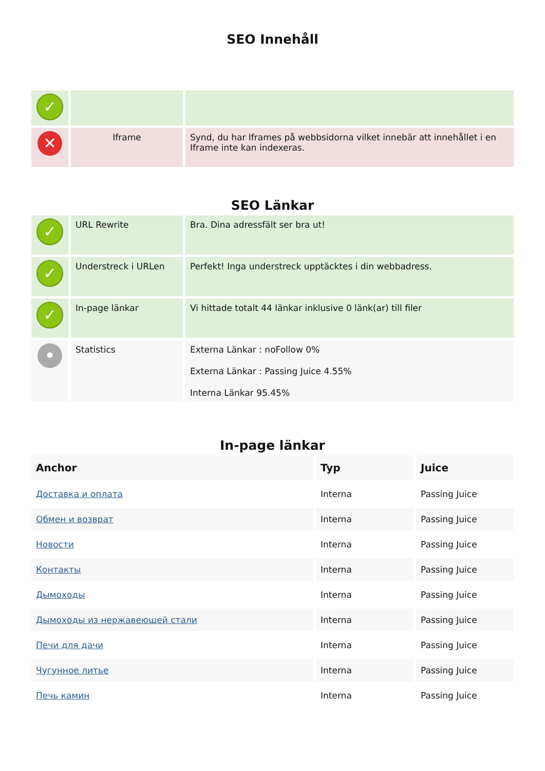SEO Innehåll
| ✓ | | |
| ✕ | Iframe | Synd, du har Iframes på webbsidorna vilket innebär att innehållet i en Iframe inte kan indexeras. |
SEO Länkar
| ✓ | URL Rewrite | Bra. Dina adressfält ser bra ut! |
| ✓ | Understreck i URLen | Perfekt! Inga understreck upptäcktes i din webbadress. |
| ✓ | In-page länkar | Vi hittade totalt 44 länkar inklusive 0 länk(ar) till filer |
| • | Statistics | Externa Länkar : noFollow 0% Externa Länkar : Passing Juice 4.55% Interna Länkar 95.45% |
In-page länkar
| Anchor | Typ | Juice |
| --- | --- | --- |
| Доставка и оплата | Interna | Passing Juice |
| Обмен и возврат | Interna | Passing Juice |
| Новости | Interna | Passing Juice |
| Контакты | Interna | Passing Juice |
| Дымоходы | Interna | Passing Juice |
| Дымоходы из нержавеющей стали | Interna | Passing Juice |
| Печи для дачи | Interna | Passing Juice |
| Чугунное литье | Interna | Passing Juice |
| Печь камин | Interna | Passing Juice |